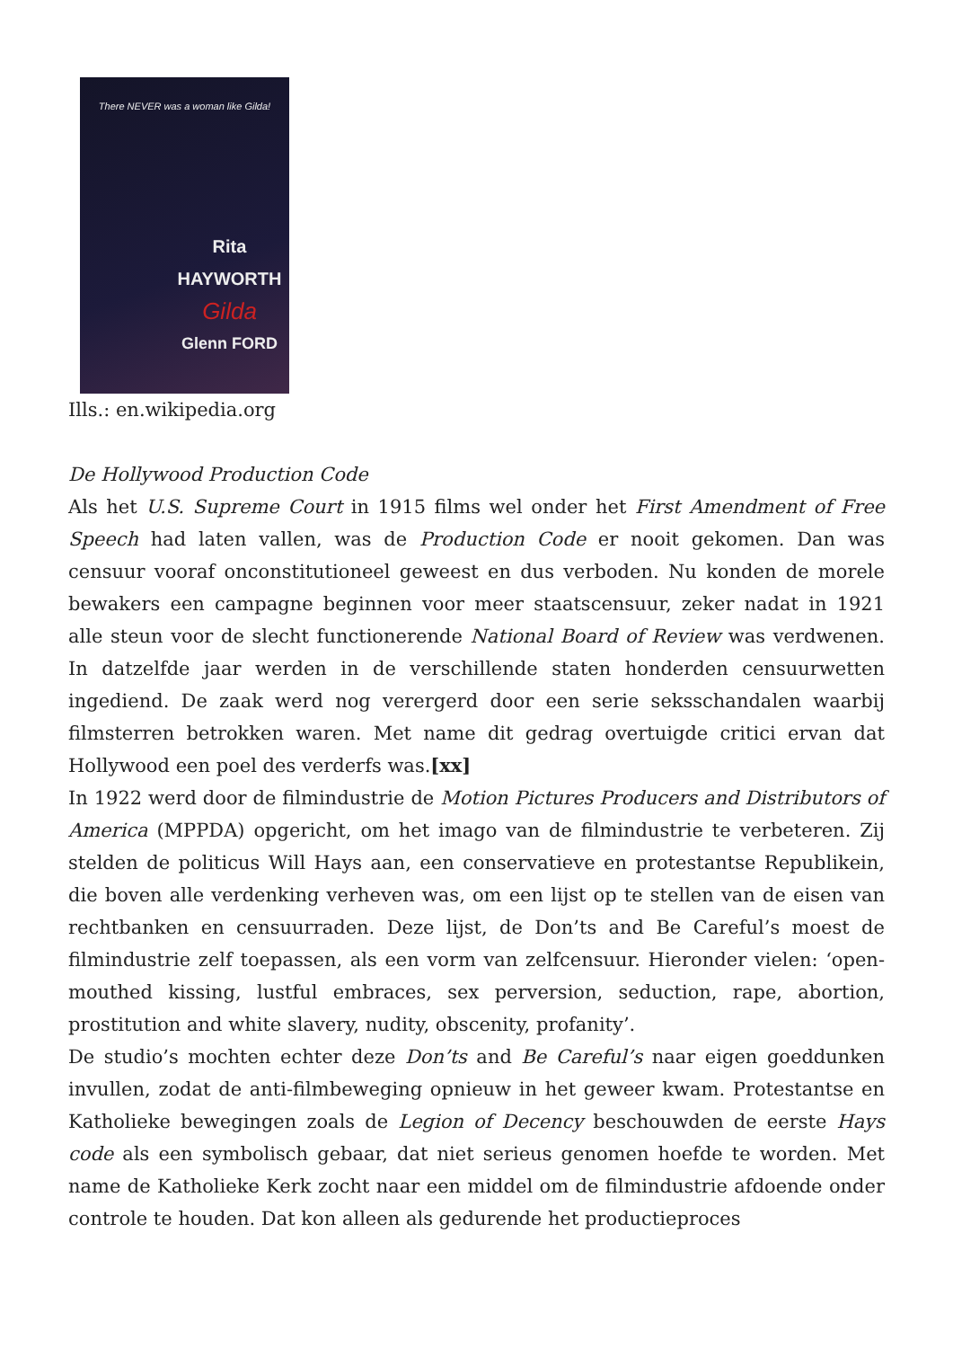There NEVER was a woman like Gilda!
Rita HAYWORTH
Gilda
Glenn FORD
Ills.: en.wikipedia.org
De Hollywood Production Code
Als het U.S. Supreme Court in 1915 films wel onder het First Amendment of Free Speech had laten vallen, was de Production Code er nooit gekomen. Dan was censuur vooraf onconstitutioneel geweest en dus verboden. Nu konden de morele bewakers een campagne beginnen voor meer staatscensuur, zeker nadat in 1921 alle steun voor de slecht functionerende National Board of Review was verdwenen. In datzelfde jaar werden in de verschillende staten honderden censuurwetten ingediend. De zaak werd nog verergerd door een serie seksschandalen waarbij filmsterren betrokken waren. Met name dit gedrag overtuigde critici ervan dat Hollywood een poel des verderfs was.[xx]
In 1922 werd door de filmindustrie de Motion Pictures Producers and Distributors of America (MPPDA) opgericht, om het imago van de filmindustrie te verbeteren. Zij stelden de politicus Will Hays aan, een conservatieve en protestantse Republikein, die boven alle verdenking verheven was, om een lijst op te stellen van de eisen van rechtbanken en censuurraden. Deze lijst, de Don’ts and Be Careful’s moest de filmindustrie zelf toepassen, als een vorm van zelfcensuur. Hieronder vielen: ‘open-mouthed kissing, lustful embraces, sex perversion, seduction, rape, abortion, prostitution and white slavery, nudity, obscenity, profanity’.
De studio’s mochten echter deze Don’ts and Be Careful’s naar eigen goeddunken invullen, zodat de anti-filmbeweging opnieuw in het geweer kwam. Protestantse en Katholieke bewegingen zoals de Legion of Decency beschouwden de eerste Hays code als een symbolisch gebaar, dat niet serieus genomen hoefde te worden. Met name de Katholieke Kerk zocht naar een middel om de filmindustrie afdoende onder controle te houden. Dat kon alleen als gedurende het productieproces